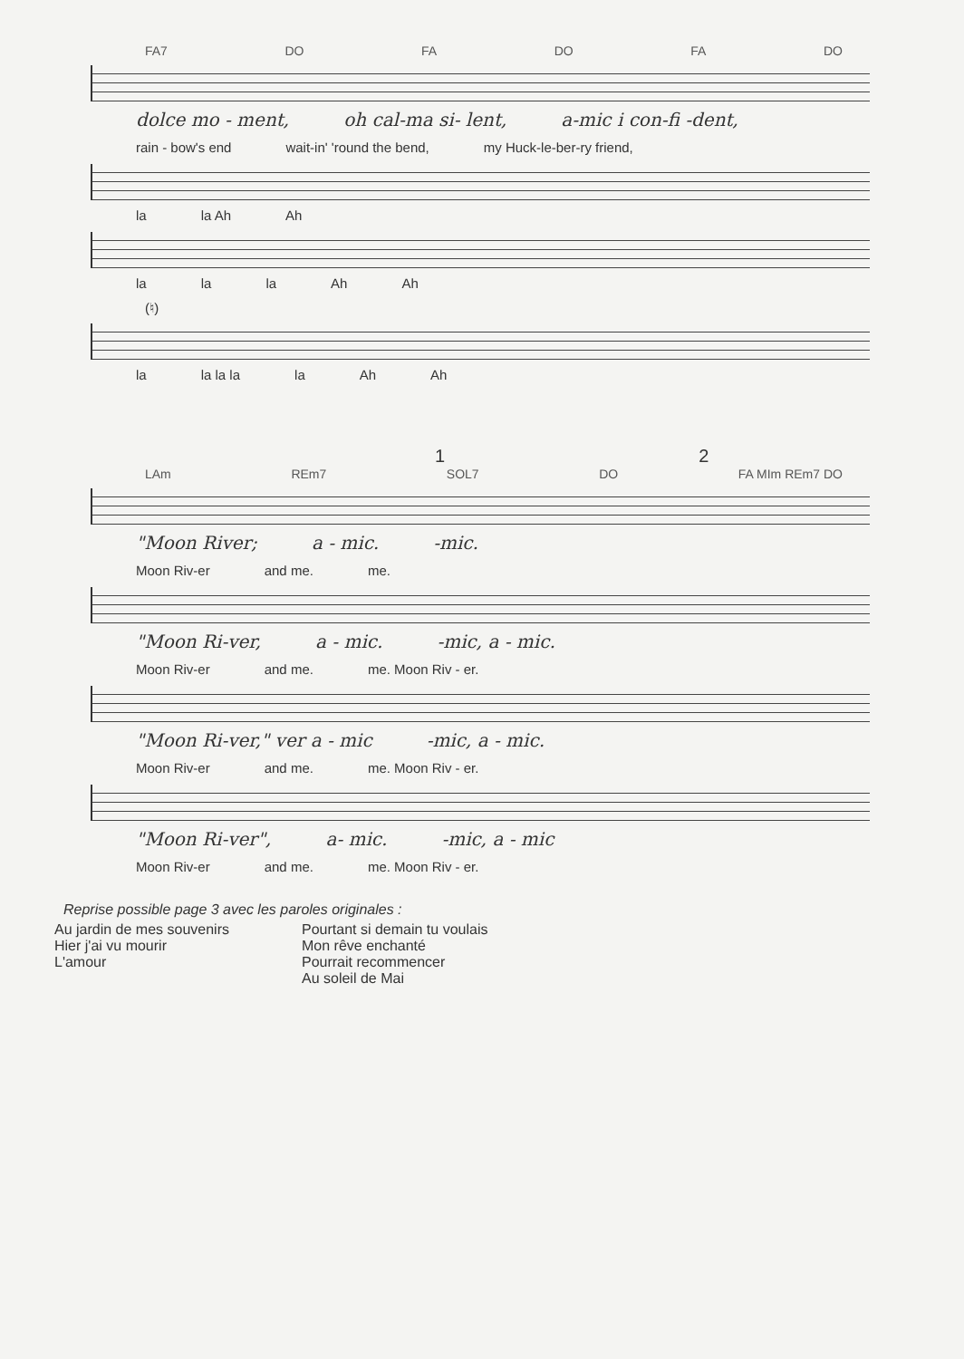FA7 DO FA DO FA DO
dolce mo - ment, oh cal-ma si- lent, a-mic i con-fi -dent,
rain - bow's end wait-in' 'round the bend, my Huck-le-ber-ry friend,
la la Ah Ah
la la la Ah Ah
(♮)
la la la la la Ah Ah
1 2
LAm REm7 SOL7 DO FA MIm REm7 DO
"Moon River; a - mic. -mic.
Moon Riv-er and me. me.
"Moon Ri-ver, a - mic. -mic, a - mic.
Moon Riv-er and me. me. Moon Riv - er.
"Moon Ri-ver," ver a - mic -mic, a - mic.
Moon Riv-er and me. me. Moon Riv - er.
"Moon Ri-ver", a- mic. -mic, a - mic
Moon Riv-er and me. me. Moon Riv - er.
Reprise possible page 3 avec les paroles originales :
Au jardin de mes souvenirs
Hier j'ai vu mourir
L'amour
Pourtant si demain tu voulais
Mon rêve enchanté
Pourrait recommencer
Au soleil de Mai